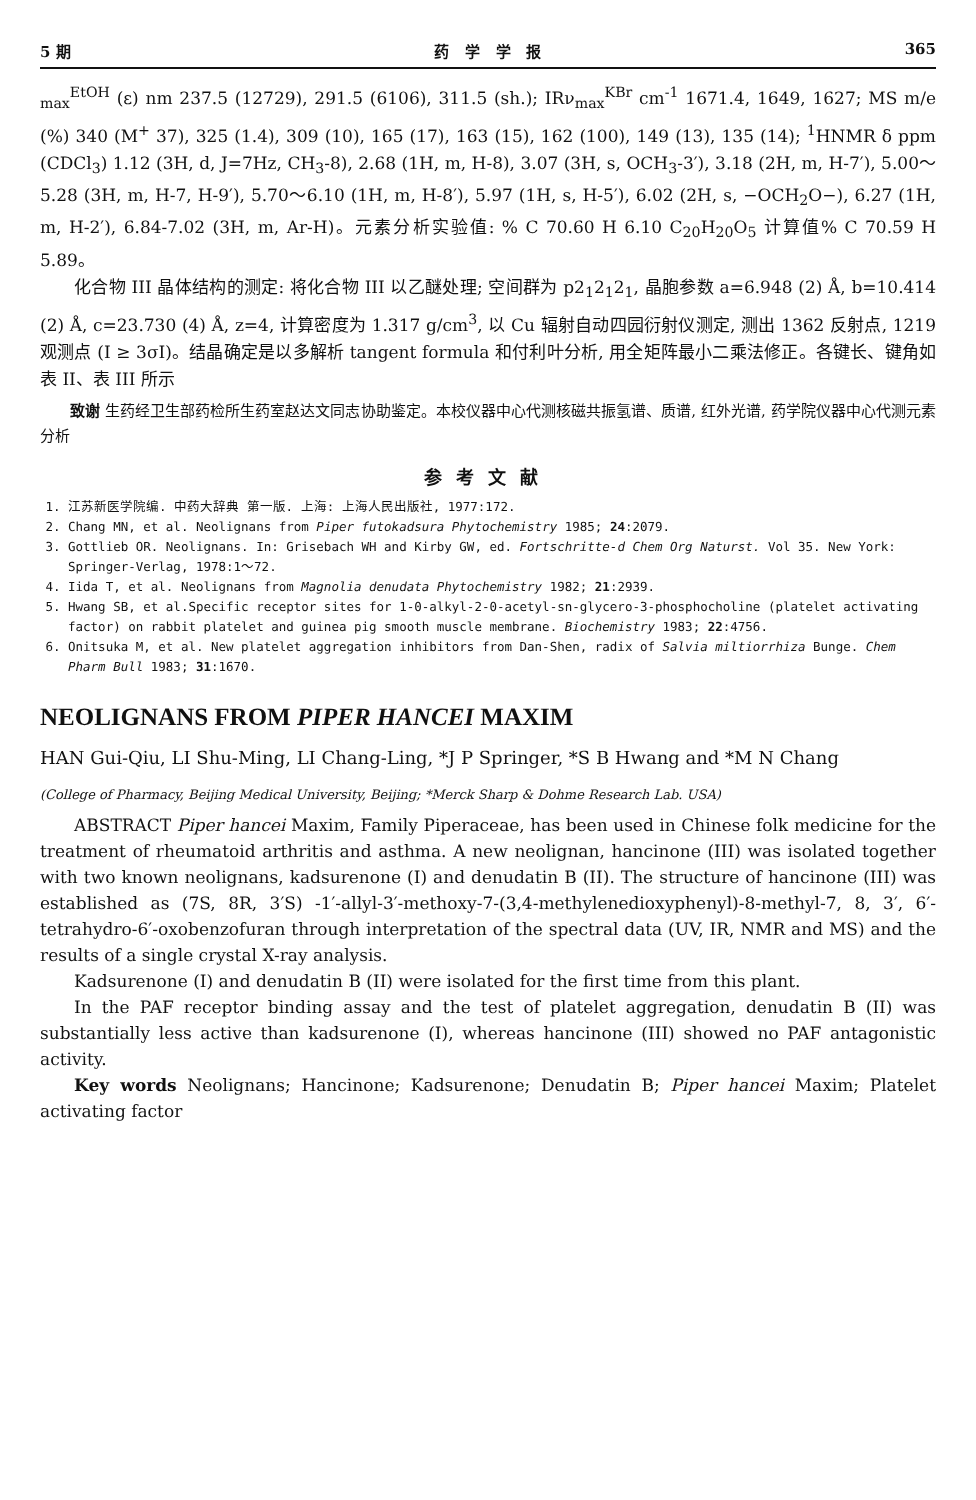5 期 药 学 学 报 365
<sub>max</sub><sup>EtOH</sup> (ε) nm 237.5 (12729), 291.5 (6106), 311.5 (sh.); IRν<sub>max</sub><sup>KBr</sup> cm<sup>-1</sup> 1671.4, 1649, 1627; MS m/e (%) 340 (M<sup>+</sup> 37), 325 (1.4), 309 (10), 165 (17), 163 (15), 162 (100), 149 (13), 135 (14); <sup>1</sup>HNMR δ ppm (CDCl<sub>3</sub>) 1.12 (3H, d, J=7Hz, CH<sub>3</sub>-8), 2.68 (1H, m, H-8), 3.07 (3H, s, OCH<sub>3</sub>-3′), 3.18 (2H, m, H-7′), 5.00～5.28 (3H, m, H-7, H-9′), 5.70～6.10 (1H, m, H-8′), 5.97 (1H, s, H-5′), 6.02 (2H, s, −OCH<sub>2</sub>O−), 6.27 (1H, m, H-2′), 6.84-7.02 (3H, m, Ar-H)。元素分析实验值: % C 70.60 H 6.10 C<sub>20</sub>H<sub>20</sub>O<sub>5</sub> 计算值% C 70.59 H 5.89。
化合物 III 晶体结构的测定: 将化合物 III 以乙醚处理; 空间群为 p2<sub>1</sub>2<sub>1</sub>2<sub>1</sub>, 晶胞参数 a=6.948 (2) Å, b=10.414 (2) Å, c=23.730 (4) Å, z=4, 计算密度为 1.317 g/cm<sup>3</sup>, 以 Cu 辐射自动四园衍射仪测定, 测出 1362 反射点, 1219 观测点 (I ≥ 3σI)。结晶确定是以多解析 tangent formula 和付利叶分析, 用全矩阵最小二乘法修正。各键长、键角如表 II、表 III 所示
致谢 生药经卫生部药检所生药室赵达文同志协助鉴定。本校仪器中心代测核磁共振氢谱、质谱, 红外光谱, 药学院仪器中心代测元素分析
参考文献
1. 江苏新医学院编. 中药大辞典 第一版. 上海: 上海人民出版社, 1977:172.
2. Chang MN, et al. Neolignans from Piper futokadsura Phytochemistry 1985; 24:2079.
3. Gottlieb OR. Neolignans. In: Grisebach WH and Kirby GW, ed. Fortschritte-d Chem Org Naturst. Vol 35. New York: Springer-Verlag, 1978:1～72.
4. Iida T, et al. Neolignans from Magnolia denudata Phytochemistry 1982; 21:2939.
5. Hwang SB, et al.Specific receptor sites for 1-0-alkyl-2-0-acetyl-sn-glycero-3-phosphocholine (platelet activating factor) on rabbit platelet and guinea pig smooth muscle membrane. Biochemistry 1983; 22:4756.
6. Onitsuka M, et al. New platelet aggregation inhibitors from Dan-Shen, radix of Salvia miltiorrhiza Bunge. Chem Pharm Bull 1983; 31:1670.
NEOLIGNANS FROM PIPER HANCEI MAXIM
HAN Gui-Qiu, LI Shu-Ming, LI Chang-Ling, *J P Springer, *S B Hwang and *M N Chang
(College of Pharmacy, Beijing Medical University, Beijing; *Merck Sharp & Dohme Research Lab. USA)
ABSTRACT Piper hancei Maxim, Family Piperaceae, has been used in Chinese folk medicine for the treatment of rheumatoid arthritis and asthma. A new neolignan, hancinone (III) was isolated together with two known neolignans, kadsurenone (I) and denudatin B (II). The structure of hancinone (III) was established as (7S, 8R, 3′S) -1′-allyl-3′-methoxy-7-(3,4-methylenedioxyphenyl)-8-methyl-7, 8, 3′, 6′-tetrahydro-6′-oxobenzofuran through interpretation of the spectral data (UV, IR, NMR and MS) and the results of a single crystal X-ray analysis.
Kadsurenone (I) and denudatin B (II) were isolated for the first time from this plant.
In the PAF receptor binding assay and the test of platelet aggregation, denudatin B (II) was substantially less active than kadsurenone (I), whereas hancinone (III) showed no PAF antagonistic activity.
Key words Neolignans; Hancinone; Kadsurenone; Denudatin B; Piper hancei Maxim; Platelet activating factor